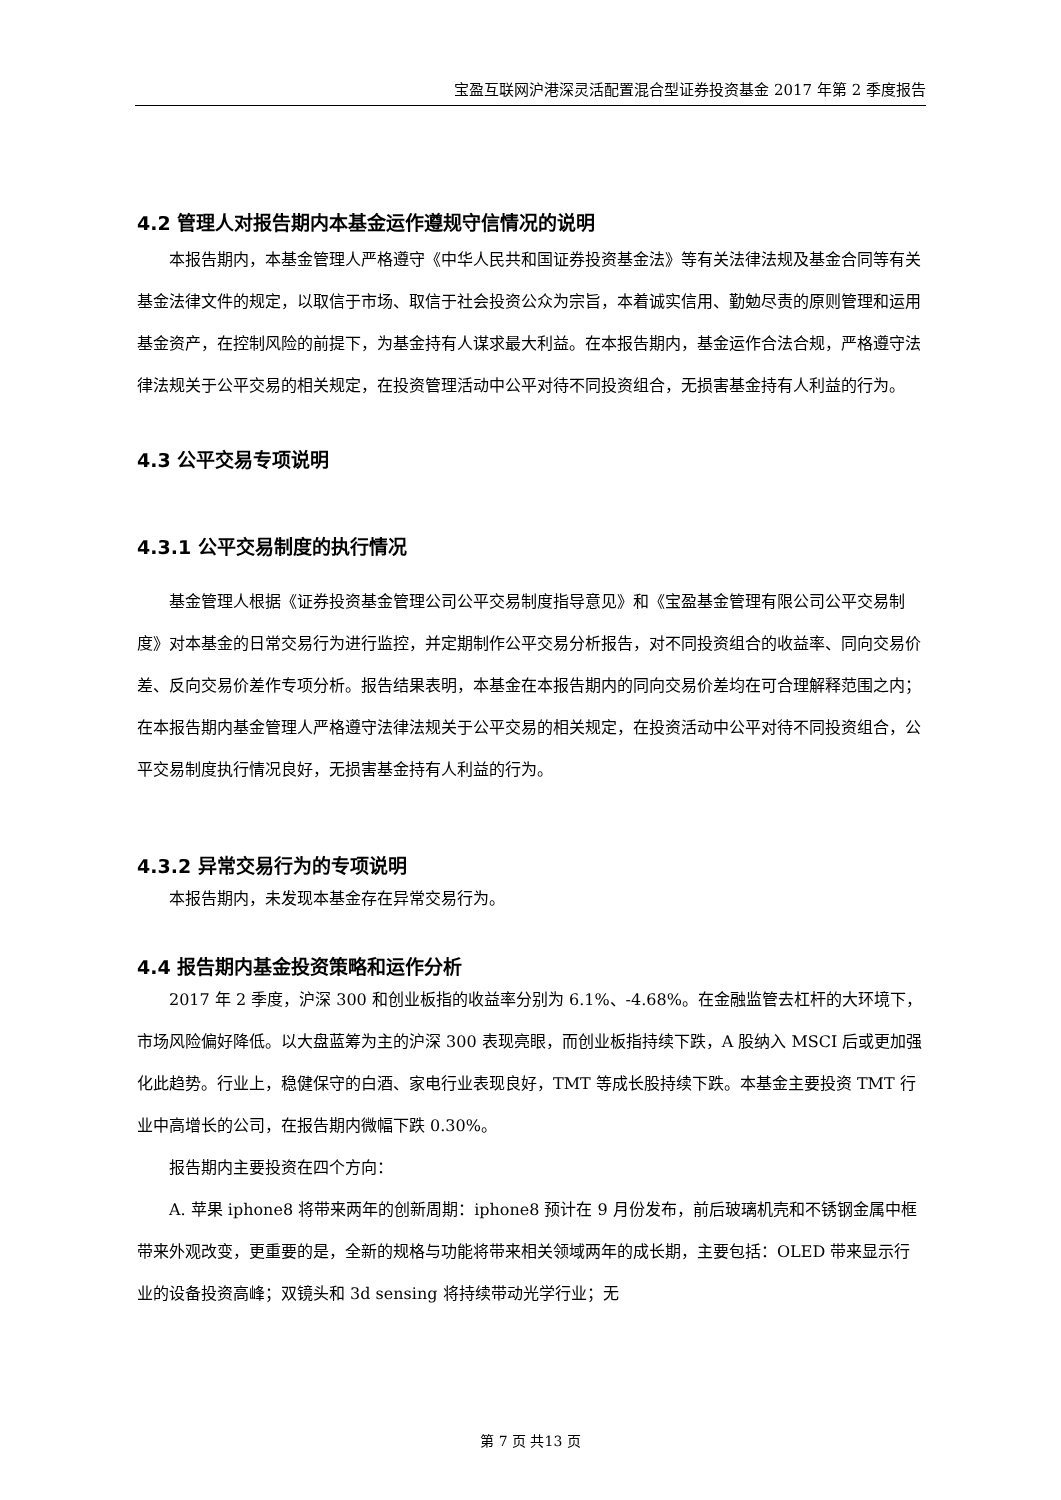宝盈互联网沪港深灵活配置混合型证券投资基金 2017 年第 2 季度报告
4.2 管理人对报告期内本基金运作遵规守信情况的说明
本报告期内，本基金管理人严格遵守《中华人民共和国证券投资基金法》等有关法律法规及基金合同等有关基金法律文件的规定，以取信于市场、取信于社会投资公众为宗旨，本着诚实信用、勤勉尽责的原则管理和运用基金资产，在控制风险的前提下，为基金持有人谋求最大利益。在本报告期内，基金运作合法合规，严格遵守法律法规关于公平交易的相关规定，在投资管理活动中公平对待不同投资组合，无损害基金持有人利益的行为。
4.3 公平交易专项说明
4.3.1 公平交易制度的执行情况
基金管理人根据《证券投资基金管理公司公平交易制度指导意见》和《宝盈基金管理有限公司公平交易制度》对本基金的日常交易行为进行监控，并定期制作公平交易分析报告，对不同投资组合的收益率、同向交易价差、反向交易价差作专项分析。报告结果表明，本基金在本报告期内的同向交易价差均在可合理解释范围之内；在本报告期内基金管理人严格遵守法律法规关于公平交易的相关规定，在投资活动中公平对待不同投资组合，公平交易制度执行情况良好，无损害基金持有人利益的行为。
4.3.2 异常交易行为的专项说明
本报告期内，未发现本基金存在异常交易行为。
4.4 报告期内基金投资策略和运作分析
2017 年 2 季度，沪深 300 和创业板指的收益率分别为 6.1%、-4.68%。在金融监管去杠杆的大环境下，市场风险偏好降低。以大盘蓝筹为主的沪深 300 表现亮眼，而创业板指持续下跌，A 股纳入 MSCI 后或更加强化此趋势。行业上，稳健保守的白酒、家电行业表现良好，TMT 等成长股持续下跌。本基金主要投资 TMT 行业中高增长的公司，在报告期内微幅下跌 0.30%。
报告期内主要投资在四个方向：
A. 苹果 iphone8 将带来两年的创新周期：iphone8 预计在 9 月份发布，前后玻璃机壳和不锈钢金属中框带来外观改变，更重要的是，全新的规格与功能将带来相关领域两年的成长期，主要包括：OLED 带来显示行业的设备投资高峰；双镜头和 3d sensing 将持续带动光学行业；无
第 7 页 共13 页